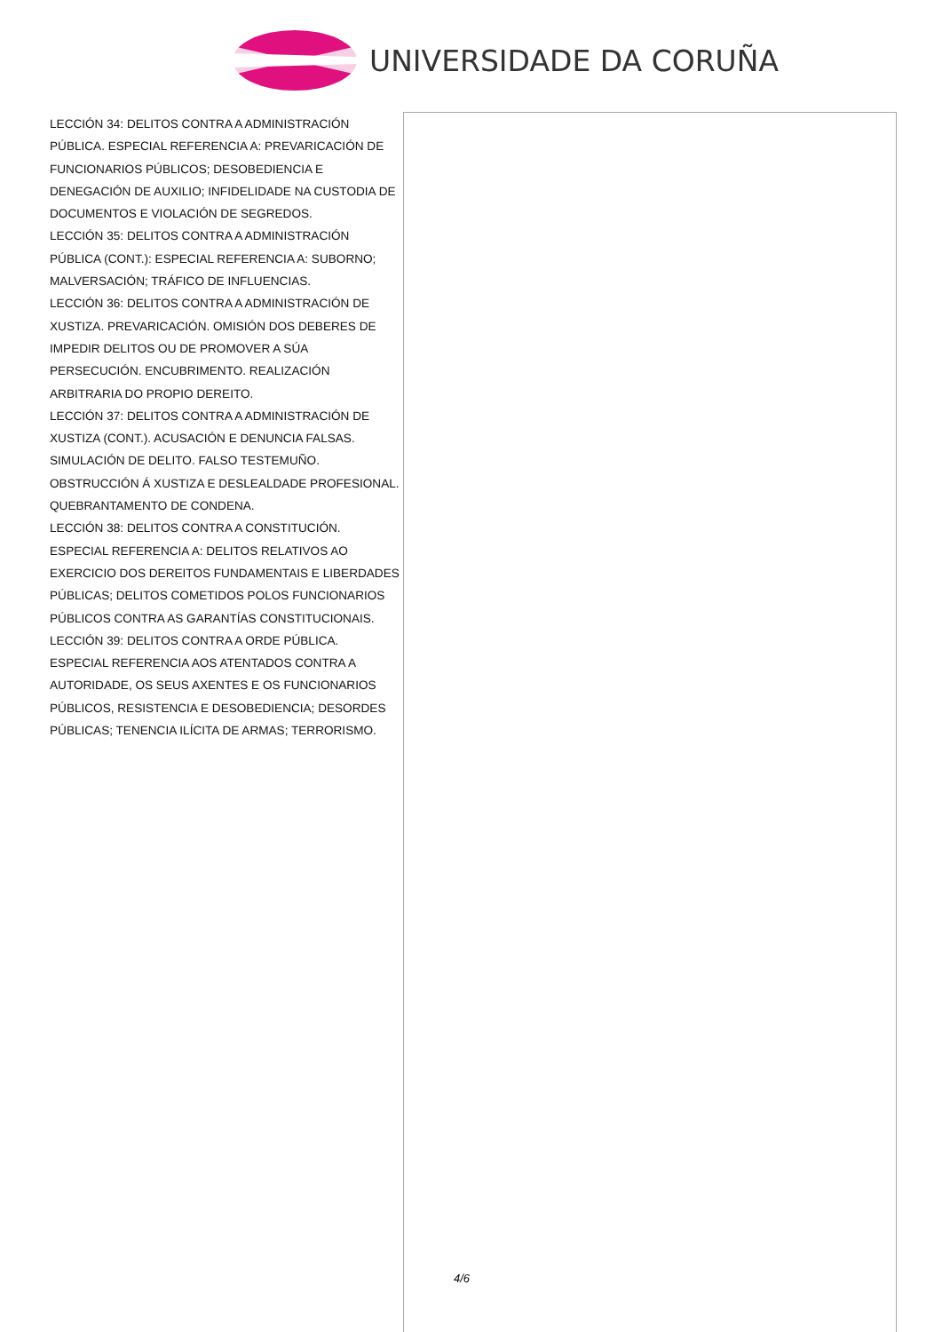UNIVERSIDADE DA CORUÑA
LECCIÓN 34: DELITOS CONTRA A ADMINISTRACIÓN PÚBLICA. ESPECIAL REFERENCIA A: PREVARICACIÓN DE FUNCIONARIOS PÚBLICOS; DESOBEDIENCIA E DENEGACIÓN DE AUXILIO; INFIDELIDADE NA CUSTODIA DE DOCUMENTOS E VIOLACIÓN DE SEGREDOS.
LECCIÓN 35: DELITOS CONTRA A ADMINISTRACIÓN PÚBLICA (CONT.): ESPECIAL REFERENCIA A: SUBORNO; MALVERSACIÓN; TRÁFICO DE INFLUENCIAS.
LECCIÓN 36: DELITOS CONTRA A ADMINISTRACIÓN DE XUSTIZA. PREVARICACIÓN. OMISIÓN DOS DEBERES DE IMPEDIR DELITOS OU DE PROMOVER A SÚA PERSECUCIÓN. ENCUBRIMENTO. REALIZACIÓN ARBITRARIA DO PROPIO DEREITO.
LECCIÓN 37: DELITOS CONTRA A ADMINISTRACIÓN DE XUSTIZA (CONT.). ACUSACIÓN E DENUNCIA FALSAS. SIMULACIÓN DE DELITO. FALSO TESTEMUÑO. OBSTRUCCIÓN Á XUSTIZA E DESLEALDADE PROFESIONAL. QUEBRANTAMENTO DE CONDENA.
LECCIÓN 38: DELITOS CONTRA A CONSTITUCIÓN. ESPECIAL REFERENCIA A: DELITOS RELATIVOS AO EXERCICIO DOS DEREITOS FUNDAMENTAIS E LIBERDADES PÚBLICAS; DELITOS COMETIDOS POLOS FUNCIONARIOS PÚBLICOS CONTRA AS GARANTÍAS CONSTITUCIONAIS.
LECCIÓN 39: DELITOS CONTRA A ORDE PÚBLICA. ESPECIAL REFERENCIA AOS ATENTADOS CONTRA A AUTORIDADE, OS SEUS AXENTES E OS FUNCIONARIOS PÚBLICOS, RESISTENCIA E DESOBEDIENCIA; DESORDES PÚBLICAS; TENENCIA ILÍCITA DE ARMAS; TERRORISMO.
4/6